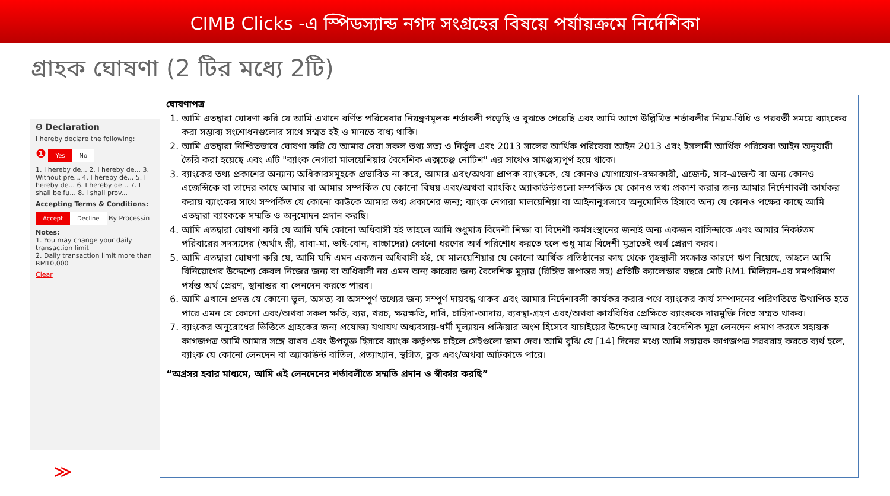CIMB Clicks -এ স্পিডস্যান্ড নগদ সংগ্রহের বিষয়ে পর্যায়ক্রমে নির্দেশিকা
গ্রাহক ঘোষণা (2 টির মধ্যে 2টি)
❺ Declaration
I hereby declare the following:
❶ Yes No
1. I hereby de... 2. I hereby de... 3. Without pre... 4. I hereby de... 5. I hereby de... 6. I hereby de... 7. I shall be fu... 8. I shall prov...
Accepting Terms & Conditions:
Accept Decline By Processin
Notes:
1. You may change your daily transaction limit
2. Daily transaction limit more than RM10,000
Clear
ঘোষণাপত্র
1. আমি এতদ্বারা ঘোষণা করি যে আমি এখানে বর্ণিত পরিষেবার নিয়ন্ত্রণমূলক শর্তাবলী পড়েছি ও বুঝতে পেরেছি এবং আমি আগে উল্লিখিত শর্তাবলীর নিয়ম-বিধি ও পরবর্তী সময়ে ব্যাংকের করা সম্ভাব্য সংশোধনগুলোর সাথে সম্মত হই ও মানতে বাধ্য থাকি।
2. আমি এতদ্বারা নিশ্চিতভাবে ঘোষণা করি যে আমার দেয়া সকল তথ্য সত্য ও নির্ভুল এবং 2013 সালের আর্থিক পরিষেবা আইন 2013 এবং ইসলামী আর্থিক পরিষেবা আইন অনুযায়ী তৈরি করা হয়েছে এবং এটি "ব্যাংক নেগারা মালয়েশিয়ার বৈদেশিক এক্সচেঞ্জ নোটিশ" এর সাথেও সামঞ্জস্যপূর্ণ হয়ে থাকে।
3. ব্যাংকের তথ্য প্রকাশের অন্যান্য অধিকারসমূহকে প্রভাবিত না করে, আমার এবং/অথবা প্রাপক ব্যাংককে, যে কোনও যোগাযোগ-রক্ষাকারী, এজেন্ট, সাব-এজেন্ট বা অন্য কোনও এজেন্সিকে বা তাদের কাছে আমার বা আমার সম্পর্কিত যে কোনো বিষয় এবং/অথবা ব্যাংকিং অ্যাকাউন্টগুলো সম্পর্কিত যে কোনও তথ্য প্রকাশ করার জন্য আমার নির্দেশাবলী কার্যকর করায় ব্যাংকের সাথে সম্পর্কিত যে কোনো কাউকে আমার তথ্য প্রকাশের জন্য; ব্যাংক নেগারা মালয়েশিয়া বা আইনানুগভাবে অনুমোদিত হিসাবে অন্য যে কোনও পক্ষের কাছে আমি এতদ্বারা ব্যাংককে সম্মতি ও অনুমোদন প্রদান করছি।
4. আমি এতদ্বারা ঘোষণা করি যে আমি যদি কোনো অধিবাসী হই তাহলে আমি শুধুমাত্র বিদেশী শিক্ষা বা বিদেশী কর্মসংস্থানের জন্যই অন্য একজন বাসিন্দাকে এবং আমার নিকটতম পরিবারের সদস্যদের (অর্থাৎ স্ত্রী, বাবা-মা, ভাই-বোন, বাচ্চাদের) কোনো ধরণের অর্থ পরিশোধ করতে হলে শুধু মাত্র বিদেশী মুদ্রাতেই অর্থ প্রেরণ করব।
5. আমি এতদ্বারা ঘোষণা করি যে, আমি যদি এমন একজন অধিবাসী হই, যে মালয়েশিয়ার যে কোনো আর্থিক প্রতিষ্ঠানের কাছ থেকে গৃহস্থালী সংক্রান্ত কারণে ঋণ নিয়েছে, তাহলে আমি বিনিয়োগের উদ্দেশ্যে কেবল নিজের জন্য বা অধিবাসী নয় এমন অন্য কারোর জন্য বৈদেশিক মুদ্রায় (রিঙ্গিত রূপান্তর সহ) প্রতিটি ক্যালেন্ডার বছরে মোট RM1 মিলিয়ন-এর সমপরিমাণ পর্যন্ত অর্থ প্রেরণ, স্থানান্তর বা লেনদেন করতে পারব।
6. আমি এখানে প্রদত্ত যে কোনো ভুল, অসত্য বা অসম্পূর্ণ তথ্যের জন্য সম্পূর্ণ দায়বদ্ধ থাকব এবং আমার নির্দেশাবলী কার্যকর করার পথে ব্যাংকের কার্য সম্পাদনের পরিণতিতে উত্থাপিত হতে পারে এমন যে কোনো এবং/অথবা সকল ক্ষতি, ব্যয়, খরচ, ক্ষয়ক্ষতি, দাবি, চাহিদা-আদায়, ব্যবস্থা-গ্রহণ এবং/অথবা কার্যবিধির প্রেক্ষিতে ব্যাংককে দায়মুক্তি দিতে সম্মত থাকব।
7. ব্যাংকের অনুরোধের ভিত্তিতে গ্রাহকের জন্য প্রযোজ্য যথাযথ অধ্যবসায়-ধর্মী মূল্যায়ন প্রক্রিয়ার অংশ হিসেবে যাচাইয়ের উদ্দেশ্যে আমার বৈদেশিক মুদ্রা লেনদেন প্রমাণ করতে সহায়ক কাগজপত্র আমি আমার সঙ্গে রাখব এবং উপযুক্ত হিসাবে ব্যাংক কর্তৃপক্ষ চাইলে সেইগুলো জমা দেব। আমি বুঝি যে [14] দিনের মধ্যে আমি সহায়ক কাগজপত্র সরবরাহ করতে ব্যর্থ হলে, ব্যাংক যে কোনো লেনদেন বা অ্যাকাউন্ট বাতিল, প্রত্যাখ্যান, স্থগিত, ব্লক এবং/অথবা আটকাতে পারে।
“অগ্রসর হবার মাধ্যমে, আমি এই লেনদেনের শর্তাবলীতে সম্মতি প্রদান ও স্বীকার করছি”
≫